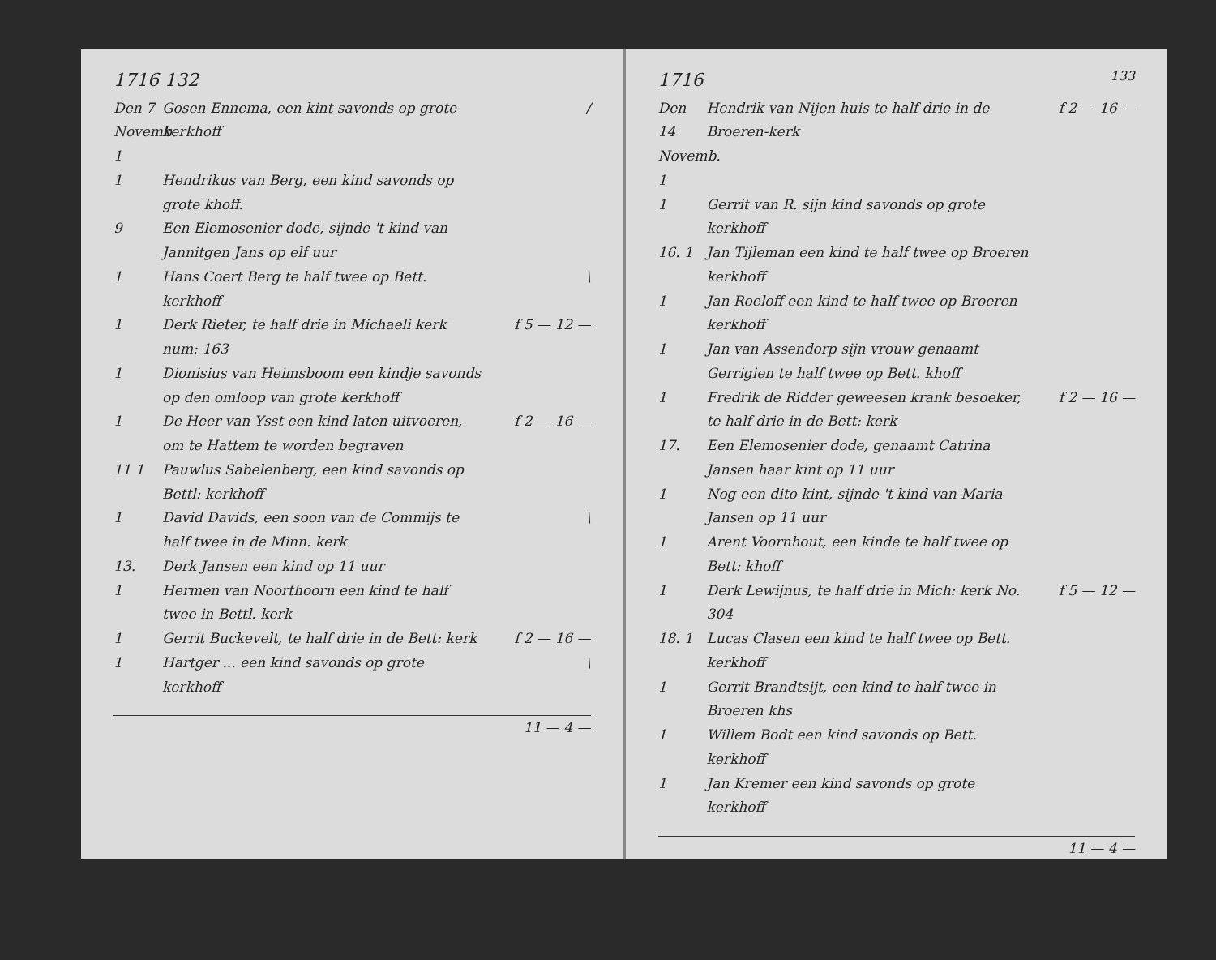1716 132
Den 7 Novemb. 1
Gosen Ennema, een kint savonds op grote kerkhoff
/
1 Hendrikus van Berg, een kind savonds op grote khoff.
9 Een Elemosenier dode, sijnde 't kind van Jannitgen Jans op elf uur
1 Hans Coert Berg te half twee op Bett. kerkhoff
\
1 Derk Rieter, te half drie in Michaeli kerk num: 163
f 5 — 12 —
1 Dionisius van Heimsboom een kindje savonds op den omloop van grote kerkhoff
1 De Heer van Ysst een kind laten uitvoeren, om te Hattem te worden begraven
f 2 — 16 —
11 1 Pauwlus Sabelenberg, een kind savonds op Bettl: kerkhoff
1 David Davids, een soon van de Commijs te half twee in de Minn. kerk
\
13. Derk Jansen een kind op 11 uur
1 Hermen van Noorthoorn een kind te half twee in Bettl. kerk
1 Gerrit Buckevelt, te half drie in de Bett: kerk
f 2 — 16 —
1 Hartger ... een kind savonds op grote kerkhoff
\
11 — 4 —
1716 133
Den 14 Novemb. 1
Hendrik van Nijen huis te half drie in de Broeren-kerk
f 2 — 16 —
1 Gerrit van R. sijn kind savonds op grote kerkhoff
16. 1 Jan Tijleman een kind te half twee op Broeren kerkhoff
1 Jan Roeloff een kind te half twee op Broeren kerkhoff
1 Jan van Assendorp sijn vrouw genaamt Gerrigien te half twee op Bett. khoff
1 Fredrik de Ridder geweesen krank besoeker, te half drie in de Bett: kerk
f 2 — 16 —
17. Een Elemosenier dode, genaamt Catrina Jansen haar kint op 11 uur
1 Nog een dito kint, sijnde 't kind van Maria Jansen op 11 uur
1 Arent Voornhout, een kinde te half twee op Bett: khoff
1 Derk Lewijnus, te half drie in Mich: kerk No. 304
f 5 — 12 —
18. 1 Lucas Clasen een kind te half twee op Bett. kerkhoff
1 Gerrit Brandtsijt, een kind te half twee in Broeren khs
1 Willem Bodt een kind savonds op Bett. kerkhoff
1 Jan Kremer een kind savonds op grote kerkhoff
11 — 4 —